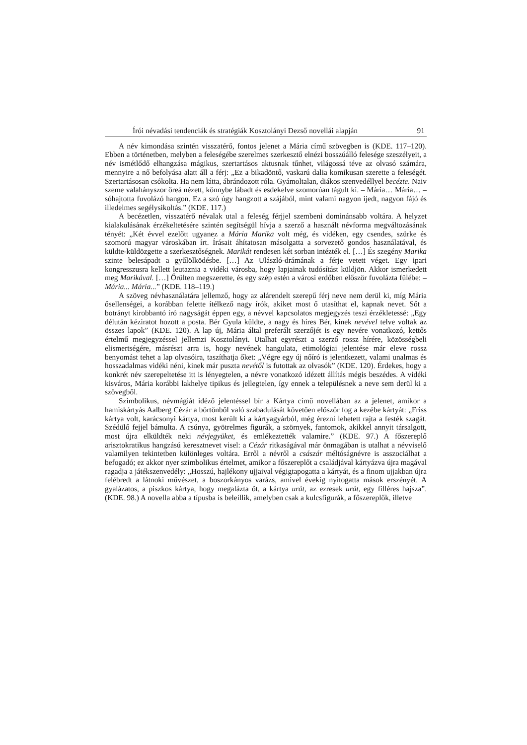Írói névadási tendenciák és stratégiák Kosztolányi Dezső novellái alapján 91
A név kimondása szintén visszatérő, fontos jelenet a Mária című szövegben is (KDE. 117–120). Ebben a történetben, melyben a feleségébe szerelmes szerkesztő elnézi bosszúálló felesége szeszélyeit, a név ismétlődő elhangzása mágikus, szertartásos aktusnak tűnhet, világossá téve az olvasó számára, mennyire a nő befolyása alatt áll a férj: „Ez a bikadöntő, vaskarú dalia komikusan szerette a feleségét. Szertartásosan csókolta. Ha nem látta, ábrándozott róla. Gyámoltalan, diákos szenvedéllyel becézte. Naiv szeme valahányszor őreá nézett, könnybe lábadt és esdekelve szomorúan tágult ki. – Mária… Mária… – sóhajtotta fuvolázó hangon. Ez a szó úgy hangzott a szájából, mint valami nagyon ijedt, nagyon fájó és illedelmes segélysikoltás.” (KDE. 117.)
A becézetlen, visszatérő névalak utal a feleség férjjel szembeni dominánsabb voltára. A helyzet kialakulásának érzékeltetésére szintén segítségül hívja a szerző a használt névforma megváltozásának tényét: „Két évvel ezelőtt ugyanez a Mária Marika volt még, és vidéken, egy csendes, szürke és szomorú magyar városkában írt. Írásait áhítatosan másolgatta a sorvezető gondos használatával, és küldte-küldözgette a szerkesztőségnek. Marikát rendesen két sorban intézték el. […] És szegény Marika szinte belesápadt a gyűlölködésbe. […] Az Ulászló-drámának a férje vetett véget. Egy ipari kongresszusra kellett leutaznia a vidéki városba, hogy lapjainak tudósítást küldjön. Akkor ismerkedett meg Marikával. […] Őrülten megszerette, és egy szép estén a városi erdőben először fuvolázta fülébe: – Mária... Mária...” (KDE. 118–119.)
A szöveg névhasználatára jellemző, hogy az alárendelt szerepű férj neve nem derül ki, míg Mária ősellenségei, a korábban felette ítélkező nagy írók, akiket most ő utasíthat el, kapnak nevet. Sőt a botrányt kirobbantó író nagyságát éppen egy, a névvel kapcsolatos megjegyzés teszi érzékletessé: „Egy délután kéziratot hozott a posta. Bér Gyula küldte, a nagy és híres Bér, kinek nevével telve voltak az összes lapok” (KDE. 120). A lap új, Mária által preferált szerzőjét is egy nevére vonatkozó, kettős értelmű megjegyzéssel jellemzi Kosztolányi. Utalhat egyrészt a szerző rossz hírére, közösségbeli elismertségére, másrészt arra is, hogy nevének hangulata, etimológiai jelentése már eleve rossz benyomást tehet a lap olvasóira, taszíthatja őket: „Végre egy új nőíró is jelentkezett, valami unalmas és hosszadalmas vidéki néni, kinek már puszta nevétől is futottak az olvasók” (KDE. 120). Érdekes, hogy a konkrét név szerepeltetése itt is lényegtelen, a névre vonatkozó idézett állítás mégis beszédes. A vidéki kisváros, Mária korábbi lakhelye tipikus és jellegtelen, így ennek a településnek a neve sem derül ki a szövegből.
Szimbolikus, névmágiát idéző jelentéssel bír a Kártya című novellában az a jelenet, amikor a hamiskártyás Aalberg Cézár a börtönből való szabadulását követően először fog a kezébe kártyát: „Friss kártya volt, karácsonyi kártya, most került ki a kártyagyárból, még érezni lehetett rajta a festék szagát. Szédülő fejjel bámulta. A csúnya, gyötrelmes figurák, a szörnyek, fantomok, akikkel annyit társalgott, most újra elküldték neki névjegyüket, és emlékeztették valamire.” (KDE. 97.) A főszereplő arisztokratikus hangzású keresztnevet visel: a Cézár ritkaságával már önmagában is utalhat a névviselő valamilyen tekintetben különleges voltára. Erről a névről a császár méltóságnévre is asszociálhat a befogadó; ez akkor nyer szimbolikus értelmet, amikor a főszereplőt a családjával kártyázva újra magával ragadja a játékszenvedély: „Hosszú, hajlékony ujjaival végigtapogatta a kártyát, és a finom ujjakban újra felébredt a látnoki művészet, a boszorkányos varázs, amivel évekig nyitogatta mások erszényét. A gyalázatos, a piszkos kártya, hogy megalázta őt, a kártya urát, az ezresek urát, egy filléres hajsza”. (KDE. 98.) A novella abba a típusba is beleillik, amelyben csak a kulcsfigurák, a főszereplők, illetve